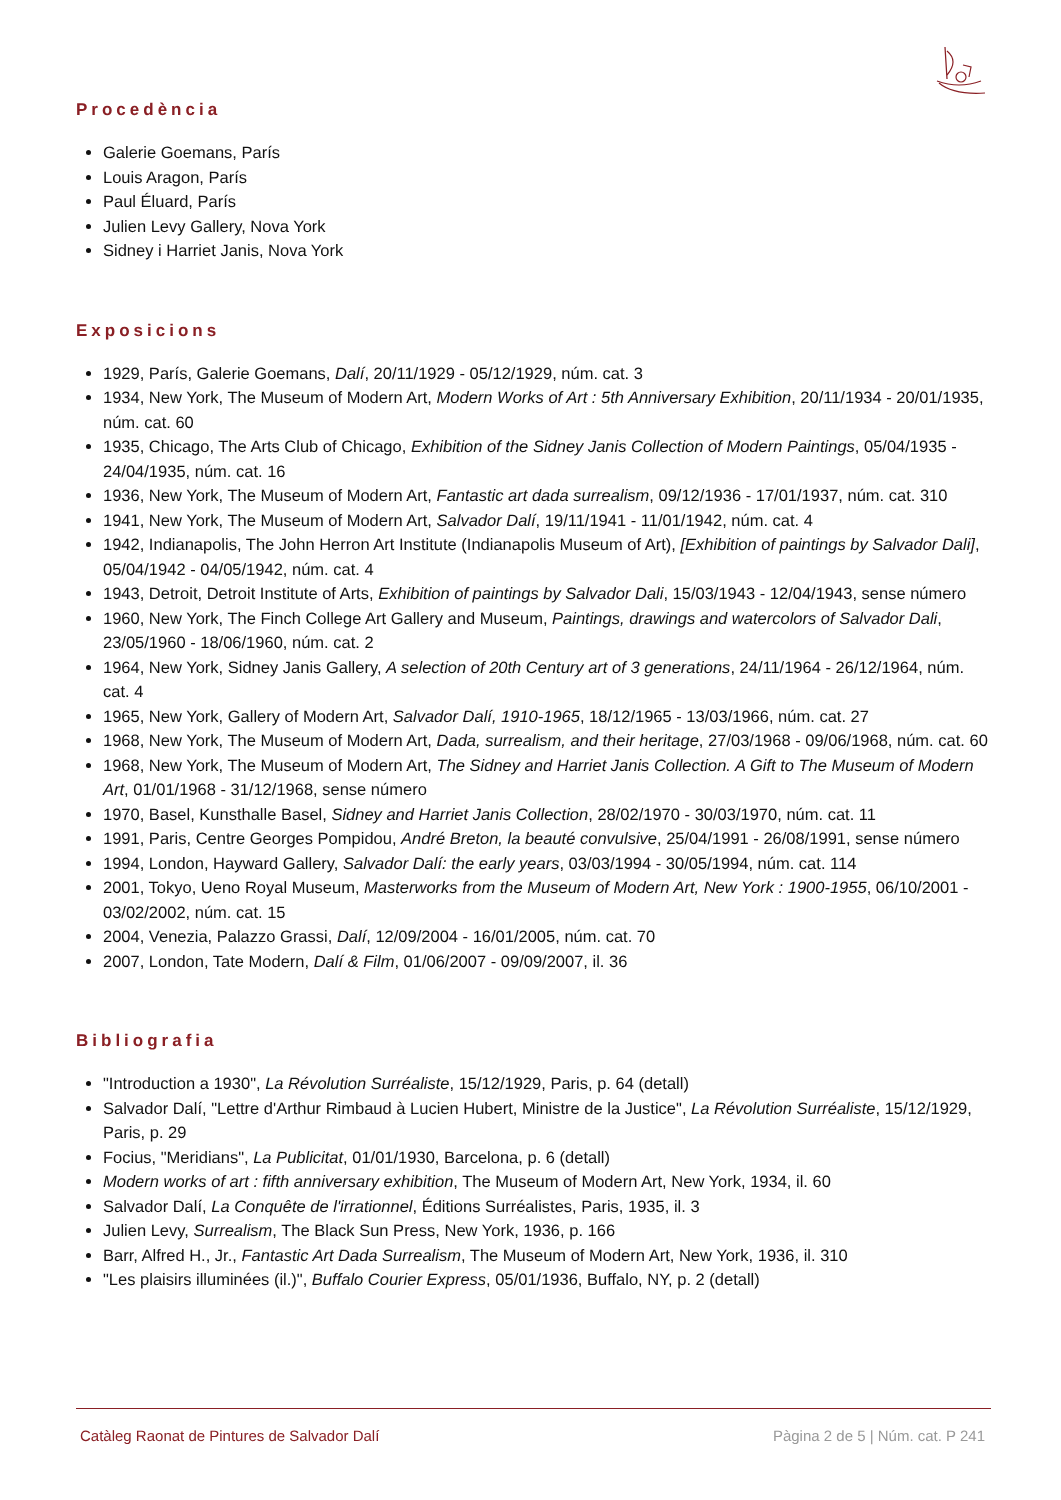Procedència
Galerie Goemans, París
Louis Aragon, París
Paul Éluard, París
Julien Levy Gallery, Nova York
Sidney i Harriet Janis, Nova York
Exposicions
1929, París, Galerie Goemans, Dalí, 20/11/1929 - 05/12/1929, núm. cat. 3
1934, New York, The Museum of Modern Art, Modern Works of Art : 5th Anniversary Exhibition, 20/11/1934 - 20/01/1935, núm. cat. 60
1935, Chicago, The Arts Club of Chicago, Exhibition of the Sidney Janis Collection of Modern Paintings, 05/04/1935 - 24/04/1935, núm. cat. 16
1936, New York, The Museum of Modern Art, Fantastic art dada surrealism, 09/12/1936 - 17/01/1937, núm. cat. 310
1941, New York, The Museum of Modern Art, Salvador Dalí, 19/11/1941 - 11/01/1942, núm. cat. 4
1942, Indianapolis, The John Herron Art Institute (Indianapolis Museum of Art), [Exhibition of paintings by Salvador Dali], 05/04/1942 - 04/05/1942, núm. cat. 4
1943, Detroit, Detroit Institute of Arts, Exhibition of paintings by Salvador Dali, 15/03/1943 - 12/04/1943, sense número
1960, New York, The Finch College Art Gallery and Museum, Paintings, drawings and watercolors of Salvador Dali, 23/05/1960 - 18/06/1960, núm. cat. 2
1964, New York, Sidney Janis Gallery, A selection of 20th Century art of 3 generations, 24/11/1964 - 26/12/1964, núm. cat. 4
1965, New York, Gallery of Modern Art, Salvador Dalí, 1910-1965, 18/12/1965 - 13/03/1966, núm. cat. 27
1968, New York, The Museum of Modern Art, Dada, surrealism, and their heritage, 27/03/1968 - 09/06/1968, núm. cat. 60
1968, New York, The Museum of Modern Art, The Sidney and Harriet Janis Collection. A Gift to The Museum of Modern Art, 01/01/1968 - 31/12/1968, sense número
1970, Basel, Kunsthalle Basel, Sidney and Harriet Janis Collection, 28/02/1970 - 30/03/1970, núm. cat. 11
1991, Paris, Centre Georges Pompidou, André Breton, la beauté convulsive, 25/04/1991 - 26/08/1991, sense número
1994, London, Hayward Gallery, Salvador Dalí: the early years, 03/03/1994 - 30/05/1994, núm. cat. 114
2001, Tokyo, Ueno Royal Museum, Masterworks from the Museum of Modern Art, New York : 1900-1955, 06/10/2001 - 03/02/2002, núm. cat. 15
2004, Venezia, Palazzo Grassi, Dalí, 12/09/2004 - 16/01/2005, núm. cat. 70
2007, London, Tate Modern, Dalí & Film, 01/06/2007 - 09/09/2007, il. 36
Bibliografia
"Introduction a 1930", La Révolution Surréaliste, 15/12/1929, Paris, p. 64 (detall)
Salvador Dalí, "Lettre d'Arthur Rimbaud à Lucien Hubert, Ministre de la Justice", La Révolution Surréaliste, 15/12/1929, Paris, p. 29
Focius, "Meridians", La Publicitat, 01/01/1930, Barcelona, p. 6 (detall)
Modern works of art : fifth anniversary exhibition, The Museum of Modern Art, New York, 1934, il. 60
Salvador Dalí, La Conquête de l'irrationnel, Éditions Surréalistes, Paris, 1935, il. 3
Julien Levy, Surrealism, The Black Sun Press, New York, 1936, p. 166
Barr, Alfred H., Jr., Fantastic Art Dada Surrealism, The Museum of Modern Art, New York, 1936, il. 310
"Les plaisirs illuminées (il.)", Buffalo Courier Express, 05/01/1936, Buffalo, NY, p. 2 (detall)
Catàleg Raonat de Pintures de Salvador Dalí Pàgina 2 de 5 | Núm. cat. P 241